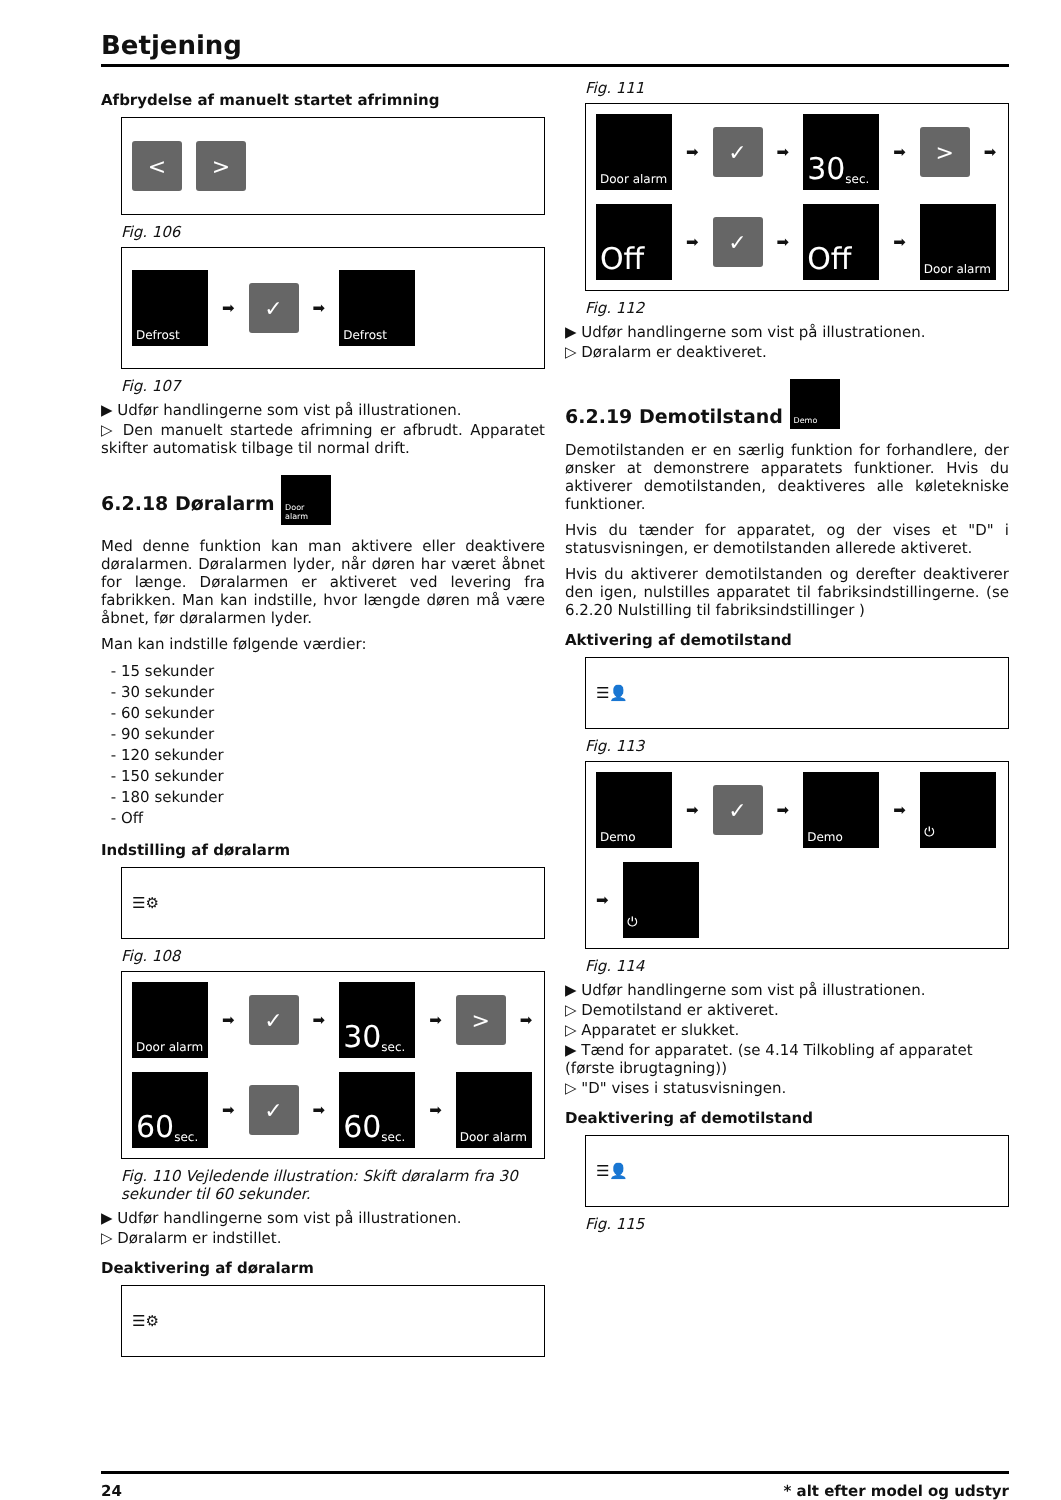Betjening
Afbrydelse af manuelt startet afrimning
<
>
Fig. 106
Defrost
➡
✓
➡
Defrost
Fig. 107
▶ Udfør handlingerne som vist på illustrationen.
▷ Den manuelt startede afrimning er afbrudt. Apparatet skifter automatisk tilbage til normal drift.
6.2.18 Døralarm Door alarm
Med denne funktion kan man aktivere eller deaktivere døralarmen. Døralarmen lyder, når døren har været åbnet for længe. Døralarmen er aktiveret ved levering fra fabrikken. Man kan indstille, hvor længde døren må være åbnet, før døralarmen lyder.
Man kan indstille følgende værdier:
15 sekunder
30 sekunder
60 sekunder
90 sekunder
120 sekunder
150 sekunder
180 sekunder
Off
Indstilling af døralarm
☰⚙
Fig. 108
Door alarm
➡
✓
➡
30 sec.
➡
>
➡
60 sec.
➡
✓
➡
60 sec.
➡
Door alarm
Fig. 110 Vejledende illustration: Skift døralarm fra 30 sekunder til 60 sekunder.
▶ Udfør handlingerne som vist på illustrationen.
▷ Døralarm er indstillet.
Deaktivering af døralarm
☰⚙
Fig. 111
Door alarm
➡
✓
➡
30 sec.
➡
>
➡
Off
➡
✓
➡
Off
➡
Door alarm
Fig. 112
▶ Udfør handlingerne som vist på illustrationen.
▷ Døralarm er deaktiveret.
6.2.19 Demotilstand Demo
Demotilstanden er en særlig funktion for forhandlere, der ønsker at demonstrere apparatets funktioner. Hvis du aktiverer demotilstanden, deaktiveres alle køletekniske funktioner.
Hvis du tænder for apparatet, og der vises et "D" i statusvisningen, er demotilstanden allerede aktiveret.
Hvis du aktiverer demotilstanden og derefter deaktiverer den igen, nulstilles apparatet til fabriksindstillingerne. (se 6.2.20 Nulstilling til fabriksindstillinger )
Aktivering af demotilstand
☰👤
Fig. 113
Demo
➡
✓
➡
Demo
➡
⏻
➡
⏻
Fig. 114
▶ Udfør handlingerne som vist på illustrationen.
▷ Demotilstand er aktiveret.
▷ Apparatet er slukket.
▶ Tænd for apparatet. (se 4.14 Tilkobling af apparatet (første ibrugtagning))
▷ "D" vises i statusvisningen.
Deaktivering af demotilstand
☰👤
Fig. 115
24 * alt efter model og udstyr